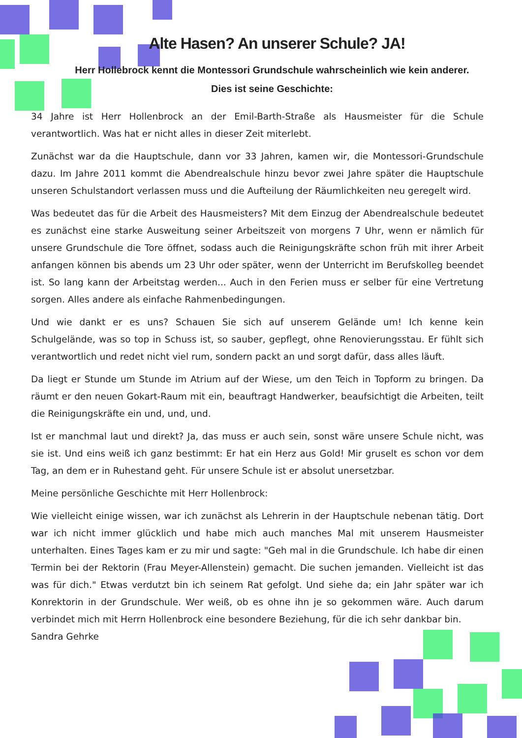Alte Hasen? An unserer Schule? JA!
Herr Hollebrock kennt die Montessori Grundschule wahrscheinlich wie kein anderer.
Dies ist seine Geschichte:
34 Jahre ist Herr Hollenbrock an der Emil-Barth-Straße als Hausmeister für die Schule verantwortlich. Was hat er nicht alles in dieser Zeit miterlebt.
Zunächst war da die Hauptschule, dann vor 33 Jahren, kamen wir, die Montessori-Grundschule dazu. Im Jahre 2011 kommt die Abendrealschule hinzu bevor zwei Jahre später die Hauptschule unseren Schulstandort verlassen muss und die Aufteilung der Räumlichkeiten neu geregelt wird.
Was bedeutet das für die Arbeit des Hausmeisters? Mit dem Einzug der Abendrealschule bedeutet es zunächst eine starke Ausweitung seiner Arbeitszeit von morgens 7 Uhr, wenn er nämlich für unsere Grundschule die Tore öffnet, sodass auch die Reinigungskräfte schon früh mit ihrer Arbeit anfangen können bis abends um 23 Uhr oder später, wenn der Unterricht im Berufskolleg beendet ist. So lang kann der Arbeitstag werden... Auch in den Ferien muss er selber für eine Vertretung sorgen. Alles andere als einfache Rahmenbedingungen.
Und wie dankt er es uns? Schauen Sie sich auf unserem Gelände um! Ich kenne kein Schulgelände, was so top in Schuss ist, so sauber, gepflegt, ohne Renovierungsstau. Er fühlt sich verantwortlich und redet nicht viel rum, sondern packt an und sorgt dafür, dass alles läuft.
Da liegt er Stunde um Stunde im Atrium auf der Wiese, um den Teich in Topform zu bringen. Da räumt er den neuen Gokart-Raum mit ein, beauftragt Handwerker, beaufsichtigt die Arbeiten, teilt die Reinigungskräfte ein und, und, und.
Ist er manchmal laut und direkt? Ja, das muss er auch sein, sonst wäre unsere Schule nicht, was sie ist. Und eins weiß ich ganz bestimmt: Er hat ein Herz aus Gold! Mir gruselt es schon vor dem Tag, an dem er in Ruhestand geht. Für unsere Schule ist er absolut unersetzbar.
Meine persönliche Geschichte mit Herr Hollenbrock:
Wie vielleicht einige wissen, war ich zunächst als Lehrerin in der Hauptschule nebenan tätig. Dort war ich nicht immer glücklich und habe mich auch manches Mal mit unserem Hausmeister unterhalten. Eines Tages kam er zu mir und sagte: "Geh mal in die Grundschule. Ich habe dir einen Termin bei der Rektorin (Frau Meyer-Allenstein) gemacht. Die suchen jemanden. Vielleicht ist das was für dich." Etwas verdutzt bin ich seinem Rat gefolgt. Und siehe da; ein Jahr später war ich Konrektorin in der Grundschule. Wer weiß, ob es ohne ihn je so gekommen wäre. Auch darum verbindet mich mit Herrn Hollenbrock eine besondere Beziehung, für die ich sehr dankbar bin.
Sandra Gehrke